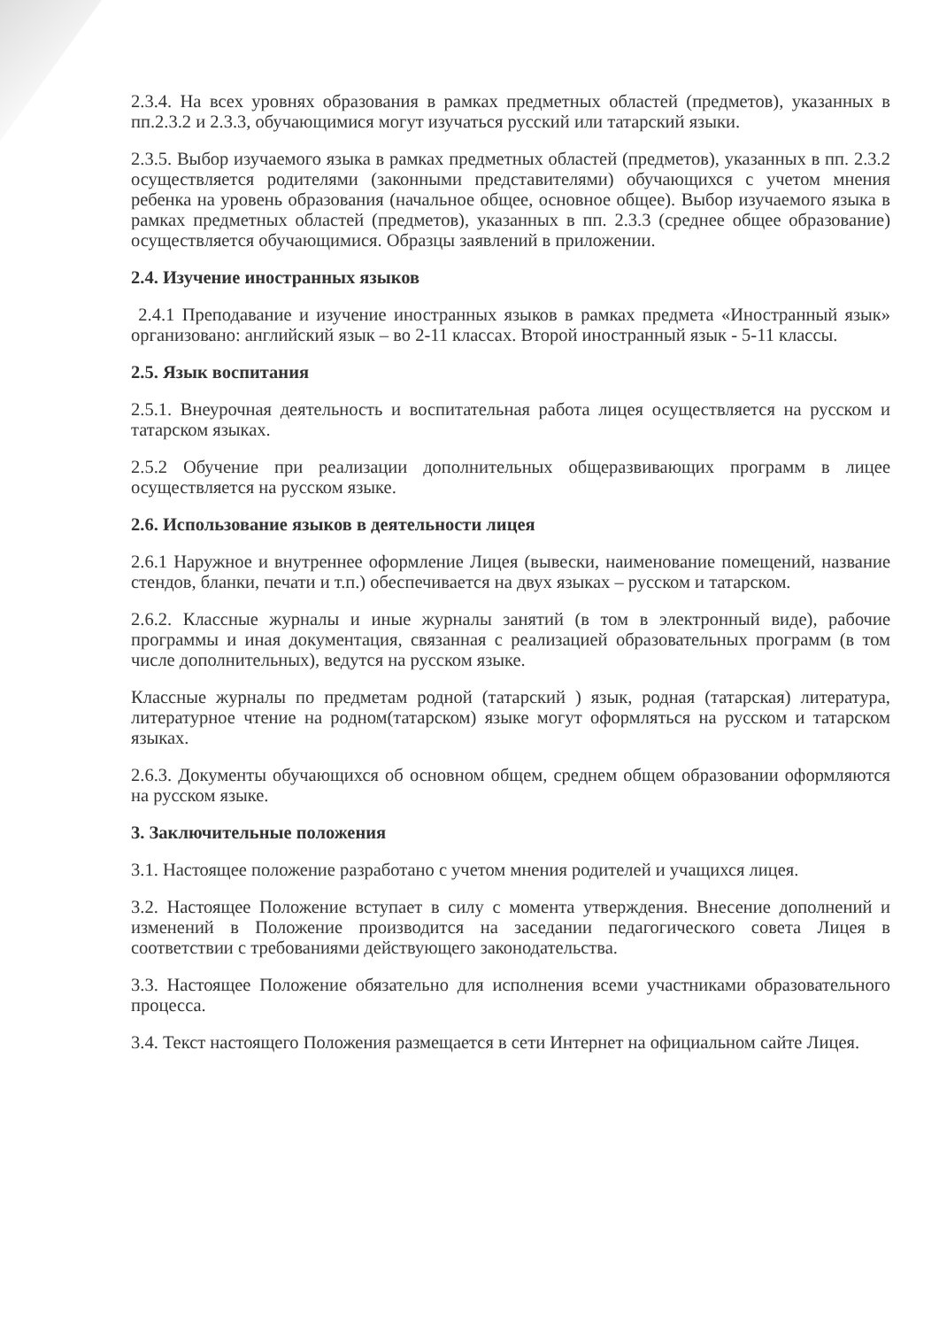2.3.4. На всех уровнях образования в рамках предметных областей (предметов), указанных в пп.2.3.2 и 2.3.3, обучающимися могут изучаться русский или татарский языки.
2.3.5. Выбор изучаемого языка в рамках предметных областей (предметов), указанных в пп. 2.3.2 осуществляется родителями (законными представителями) обучающихся с учетом мнения ребенка на уровень образования (начальное общее, основное общее). Выбор изучаемого языка в рамках предметных областей (предметов), указанных в пп. 2.3.3 (среднее общее образование) осуществляется обучающимися. Образцы заявлений в приложении.
2.4. Изучение иностранных языков
2.4.1 Преподавание и изучение иностранных языков в рамках предмета «Иностранный язык» организовано: английский язык – во 2-11 классах. Второй иностранный язык - 5-11 классы.
2.5. Язык воспитания
2.5.1. Внеурочная деятельность и воспитательная работа лицея осуществляется на русском и татарском языках.
2.5.2 Обучение при реализации дополнительных общеразвивающих программ в лицее осуществляется на русском языке.
2.6. Использование языков в деятельности лицея
2.6.1 Наружное и внутреннее оформление Лицея (вывески, наименование помещений, название стендов, бланки, печати и т.п.) обеспечивается на двух языках – русском и татарском.
2.6.2. Классные журналы и иные журналы занятий (в том в электронный виде), рабочие программы и иная документация, связанная с реализацией образовательных программ (в том числе дополнительных), ведутся на русском языке.
Классные журналы по предметам родной (татарский ) язык, родная (татарская) литература, литературное чтение на родном(татарском) языке могут оформляться на русском и татарском языках.
2.6.3. Документы обучающихся об основном общем, среднем общем образовании оформляются на русском языке.
3. Заключительные положения
3.1. Настоящее положение разработано с учетом мнения родителей и учащихся лицея.
3.2. Настоящее Положение вступает в силу с момента утверждения. Внесение дополнений и изменений в Положение производится на заседании педагогического совета Лицея в соответствии с требованиями действующего законодательства.
3.3. Настоящее Положение обязательно для исполнения всеми участниками образовательного процесса.
3.4. Текст настоящего Положения размещается в сети Интернет на официальном сайте Лицея.